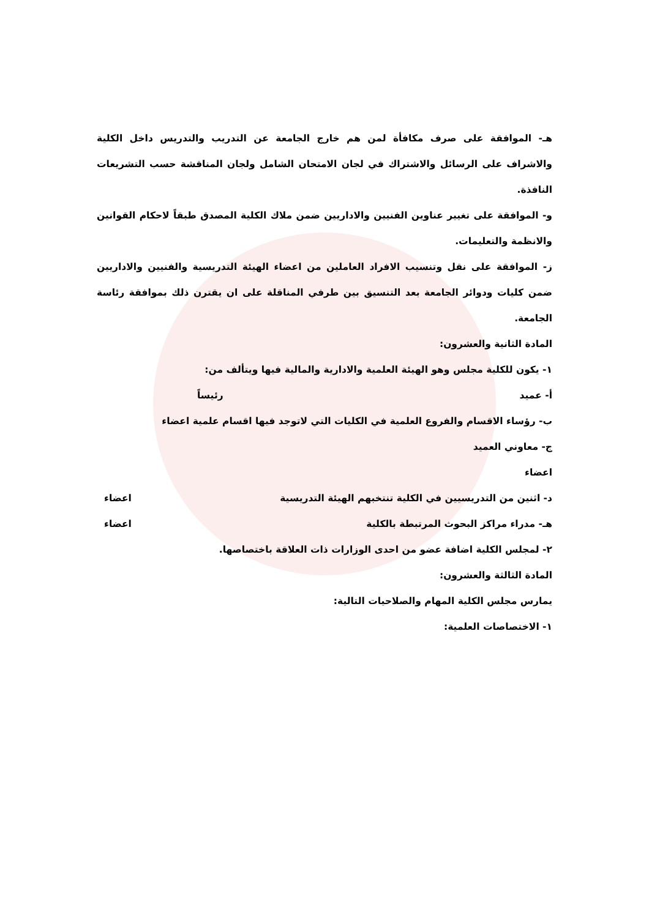هـ- الموافقة على صرف مكافأة لمن هم خارج الجامعة عن التدريب والتدريس داخل الكلية والاشراف على الرسائل والاشتراك في لجان الامتحان الشامل ولجان المناقشة حسب التشريعات النافذة.
و- الموافقة على تغيير عناوين الفنيين والاداريين ضمن ملاك الكلية المصدق طبقاً لاحكام القوانين والانظمة والتعليمات.
ز- الموافقة على نقل وتنسيب الافراد العاملين من اعضاء الهيئة التدريسية والفنيين والاداريين ضمن كليات ودوائر الجامعة بعد التنسيق بين طرفي المناقلة على ان يقترن ذلك بموافقة رئاسة الجامعة.
المادة الثانية والعشرون:
١- يكون للكلية مجلس وهو الهيئة العلمية والادارية والمالية فيها ويتألف من:
أ- عميد رئيساً
ب- رؤساء الاقسام والفروع العلمية في الكليات التي لاتوجد فيها اقسام علمية اعضاء
ج- معاوني العميد
اعضاء
د- اثنين من التدريسيين في الكلية تنتخبهم الهيئة التدريسية اعضاء
هـ- مدراء مراكز البحوث المرتبطة بالكلية اعضاء
٢- لمجلس الكلية اضافة عضو من احدى الوزارات ذات العلاقة باختصاصها.
المادة الثالثة والعشرون:
يمارس مجلس الكلية المهام والصلاحيات التالية:
١- الاختصاصات العلمية: